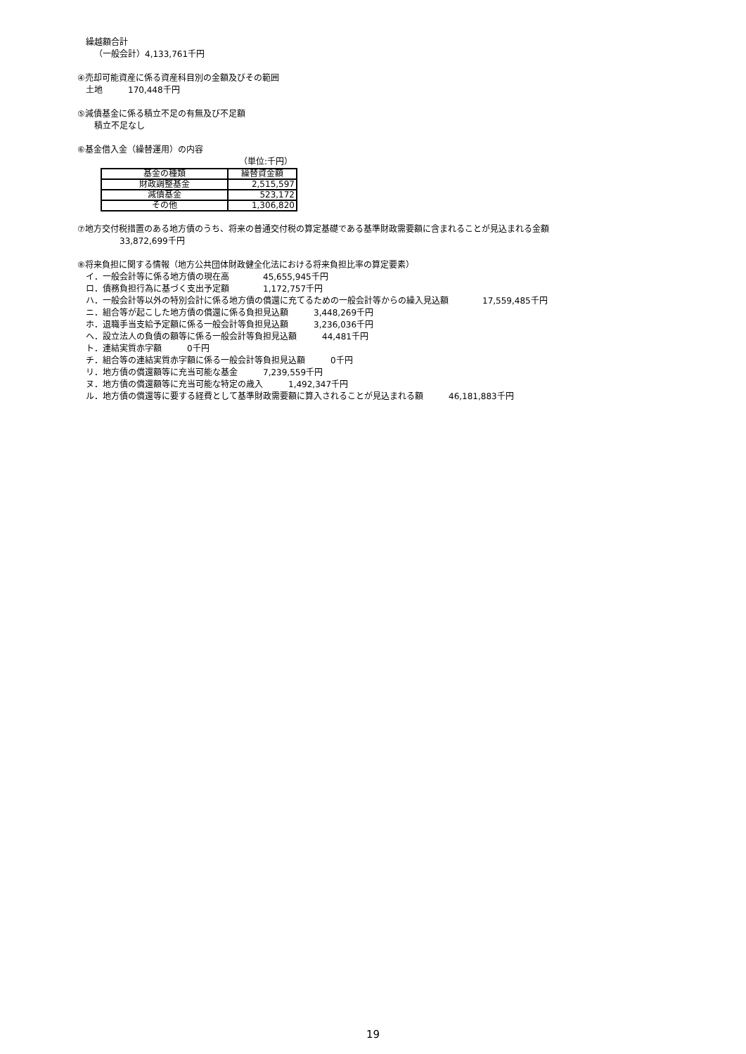繰越額合計
  （一般会計）4,133,761千円
④売却可能資産に係る資産科目別の金額及びその範囲
 土地   170,448千円
⑤減債基金に係る積立不足の有無及び不足額
  積立不足なし
⑥基金借入金（繰替運用）の内容
（単位:千円）
| 基金の種類 | 繰替資金額 |
| 財政調整基金 | 2,515,597 |
| 減債基金 | 523,172 |
| その他 | 1,306,820 |
⑦地方交付税措置のある地方債のうち、将来の普通交付税の算定基礎である基準財政需要額に含まれることが見込まれる金額
     33,872,699千円
⑧将来負担に関する情報（地方公共団体財政健全化法における将来負担比率の算定要素）
 イ．一般会計等に係る地方債の現在高    45,655,945千円
 ロ．債務負担行為に基づく支出予定額    1,172,757千円
 ハ．一般会計等以外の特別会計に係る地方債の償還に充てるための一般会計等からの繰入見込額    17,559,485千円
 ニ．組合等が起こした地方債の償還に係る負担見込額   3,448,269千円
 ホ．退職手当支給予定額に係る一般会計等負担見込額   3,236,036千円
 ヘ．設立法人の負債の額等に係る一般会計等負担見込額   44,481千円
 ト．連結実質赤字額   0千円
 チ．組合等の連結実質赤字額に係る一般会計等負担見込額   0千円
 リ．地方債の償還額等に充当可能な基金   7,239,559千円
 ヌ．地方債の償還額等に充当可能な特定の歳入   1,492,347千円
 ル．地方債の償還等に要する経費として基準財政需要額に算入されることが見込まれる額   46,181,883千円
19